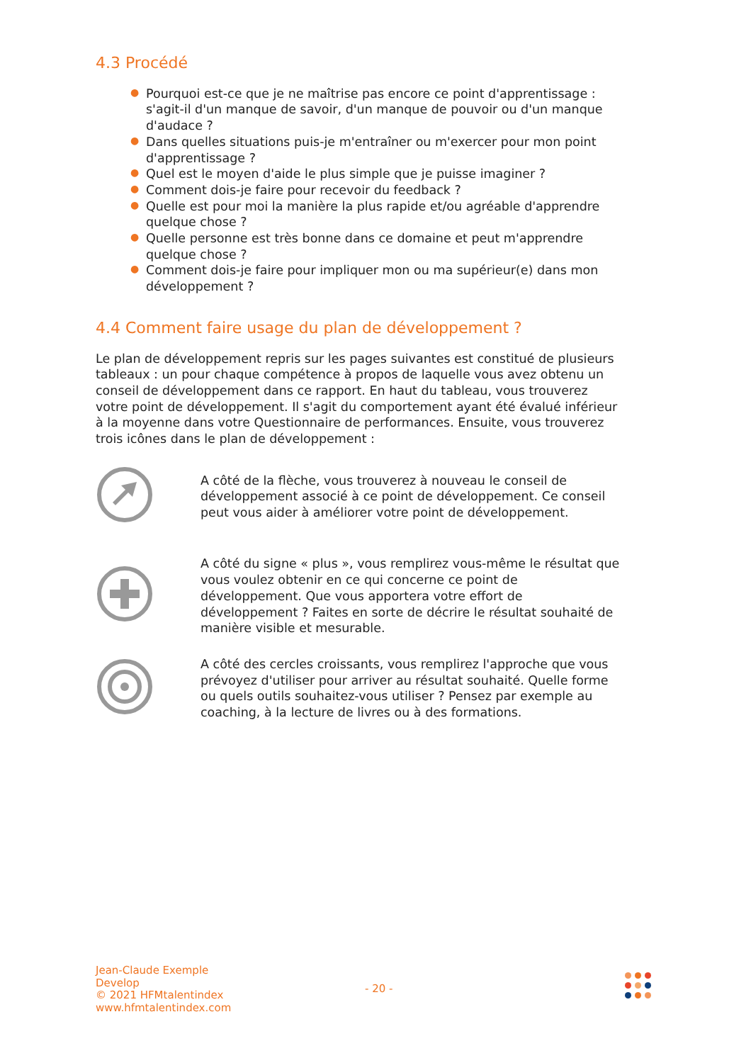4.3 Procédé
● Pourquoi est-ce que je ne maîtrise pas encore ce point d'apprentissage : s'agit-il d'un manque de savoir, d'un manque de pouvoir ou d'un manque d'audace ?
● Dans quelles situations puis-je m'entraîner ou m'exercer pour mon point d'apprentissage ?
● Quel est le moyen d'aide le plus simple que je puisse imaginer ?
● Comment dois-je faire pour recevoir du feedback ?
● Quelle est pour moi la manière la plus rapide et/ou agréable d'apprendre quelque chose ?
● Quelle personne est très bonne dans ce domaine et peut m'apprendre quelque chose ?
● Comment dois-je faire pour impliquer mon ou ma supérieur(e) dans mon développement ?
4.4 Comment faire usage du plan de développement ?
Le plan de développement repris sur les pages suivantes est constitué de plusieurs tableaux : un pour chaque compétence à propos de laquelle vous avez obtenu un conseil de développement dans ce rapport. En haut du tableau, vous trouverez votre point de développement. Il s'agit du comportement ayant été évalué inférieur à la moyenne dans votre Questionnaire de performances. Ensuite, vous trouverez trois icônes dans le plan de développement :
A côté de la flèche, vous trouverez à nouveau le conseil de développement associé à ce point de développement. Ce conseil peut vous aider à améliorer votre point de développement.
A côté du signe « plus », vous remplirez vous-même le résultat que vous voulez obtenir en ce qui concerne ce point de développement. Que vous apportera votre effort de développement ? Faites en sorte de décrire le résultat souhaité de manière visible et mesurable.
A côté des cercles croissants, vous remplirez l'approche que vous prévoyez d'utiliser pour arriver au résultat souhaité. Quelle forme ou quels outils souhaitez-vous utiliser ? Pensez par exemple au coaching, à la lecture de livres ou à des formations.
Jean-Claude Exemple
Develop
© 2021 HFMtalentindex
www.hfmtalentindex.com
- 20 -